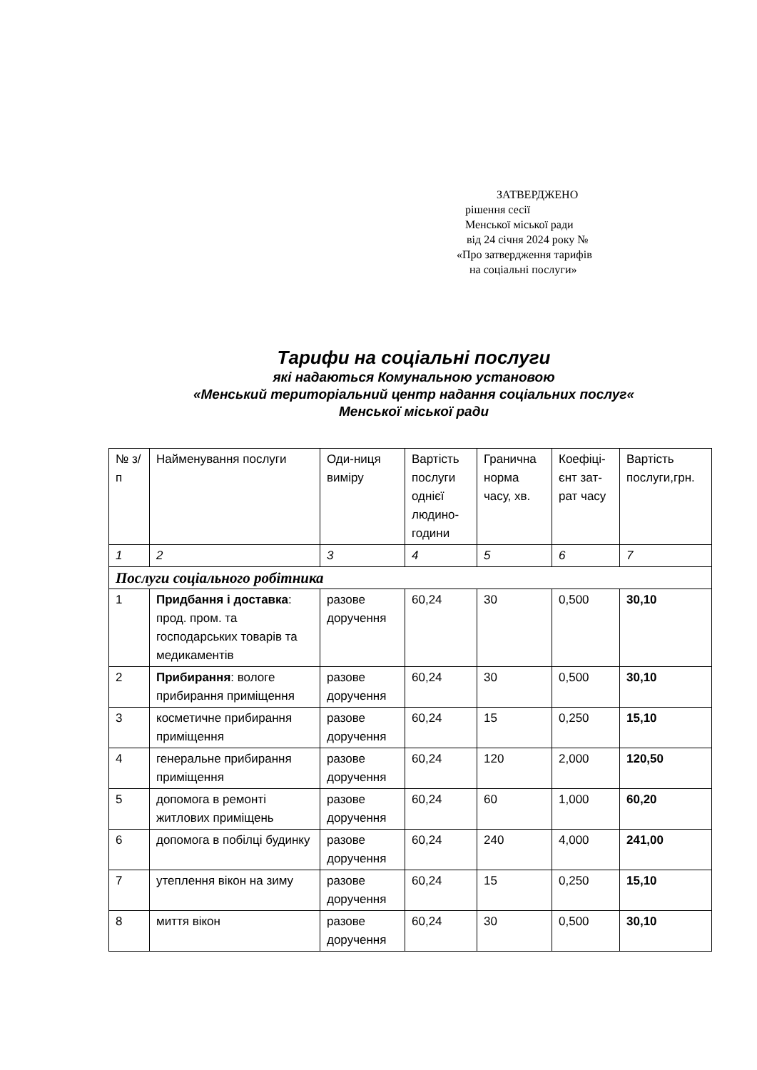ЗАТВЕРДЖЕНО
рішення сесії
Менської міської ради
від 24 січня 2024 року №
«Про затвердження тарифів
на соціальні послуги»
Тарифи на соціальні послуги
які надаються Комунальною установою
«Менський територіальний центр надання соціальних послуг«
Менської міської ради
| № з/п | Найменування послуги | Оди-ниця виміру | Вартість послуги однієї людино-години | Гранична норма часу, хв. | Коефіці-єнт зат-рат часу | Вартість послуги,грн. |
| --- | --- | --- | --- | --- | --- | --- |
| 1 | 2 | 3 | 4 | 5 | 6 | 7 |
| Послуги соціального робітника | | | | | | |
| 1 | Придбання і доставка : прод. пром. та господарських товарів та медикаментів | разове доручення | 60,24 | 30 | 0,500 | 30,10 |
| 2 | Прибирання : вологе прибирання приміщення | разове доручення | 60,24 | 30 | 0,500 | 30,10 |
| 3 | косметичне прибирання приміщення | разове доручення | 60,24 | 15 | 0,250 | 15,10 |
| 4 | генеральне прибирання приміщення | разове доручення | 60,24 | 120 | 2,000 | 120,50 |
| 5 | допомога в ремонті житлових приміщень | разове доручення | 60,24 | 60 | 1,000 | 60,20 |
| 6 | допомога в побілці будинку | разове доручення | 60,24 | 240 | 4,000 | 241,00 |
| 7 | утеплення вікон на зиму | разове доручення | 60,24 | 15 | 0,250 | 15,10 |
| 8 | миття вікон | разове доручення | 60,24 | 30 | 0,500 | 30,10 |